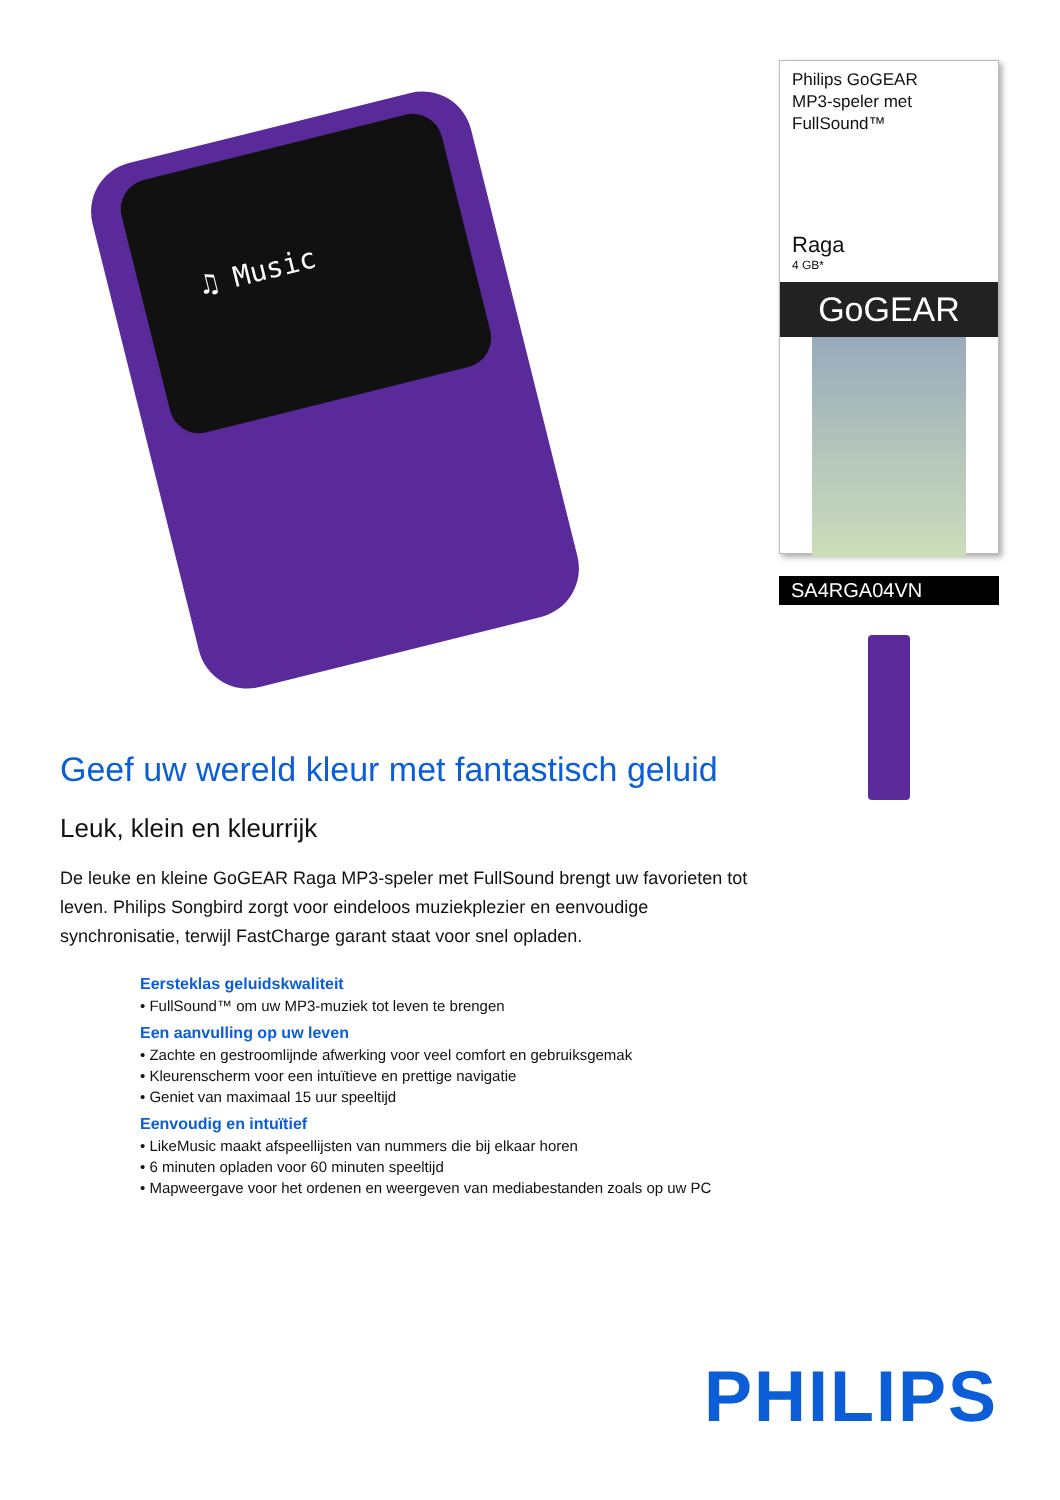♫ Music
Geef uw wereld kleur met fantastisch geluid
Leuk, klein en kleurrijk
De leuke en kleine GoGEAR Raga MP3-speler met FullSound brengt uw favorieten tot leven. Philips Songbird zorgt voor eindeloos muziekplezier en eenvoudige synchronisatie, terwijl FastCharge garant staat voor snel opladen.
Eersteklas geluidskwaliteit
• FullSound™ om uw MP3-muziek tot leven te brengen
Een aanvulling op uw leven
• Zachte en gestroomlijnde afwerking voor veel comfort en gebruiksgemak
• Kleurenscherm voor een intuïtieve en prettige navigatie
• Geniet van maximaal 15 uur speeltijd
Eenvoudig en intuïtief
• LikeMusic maakt afspeellijsten van nummers die bij elkaar horen
• 6 minuten opladen voor 60 minuten speeltijd
• Mapweergave voor het ordenen en weergeven van mediabestanden zoals op uw PC
Philips GoGEAR
MP3-speler met
FullSound™
Raga
4 GB*
GoGEAR
SA4RGA04VN
PHILIPS